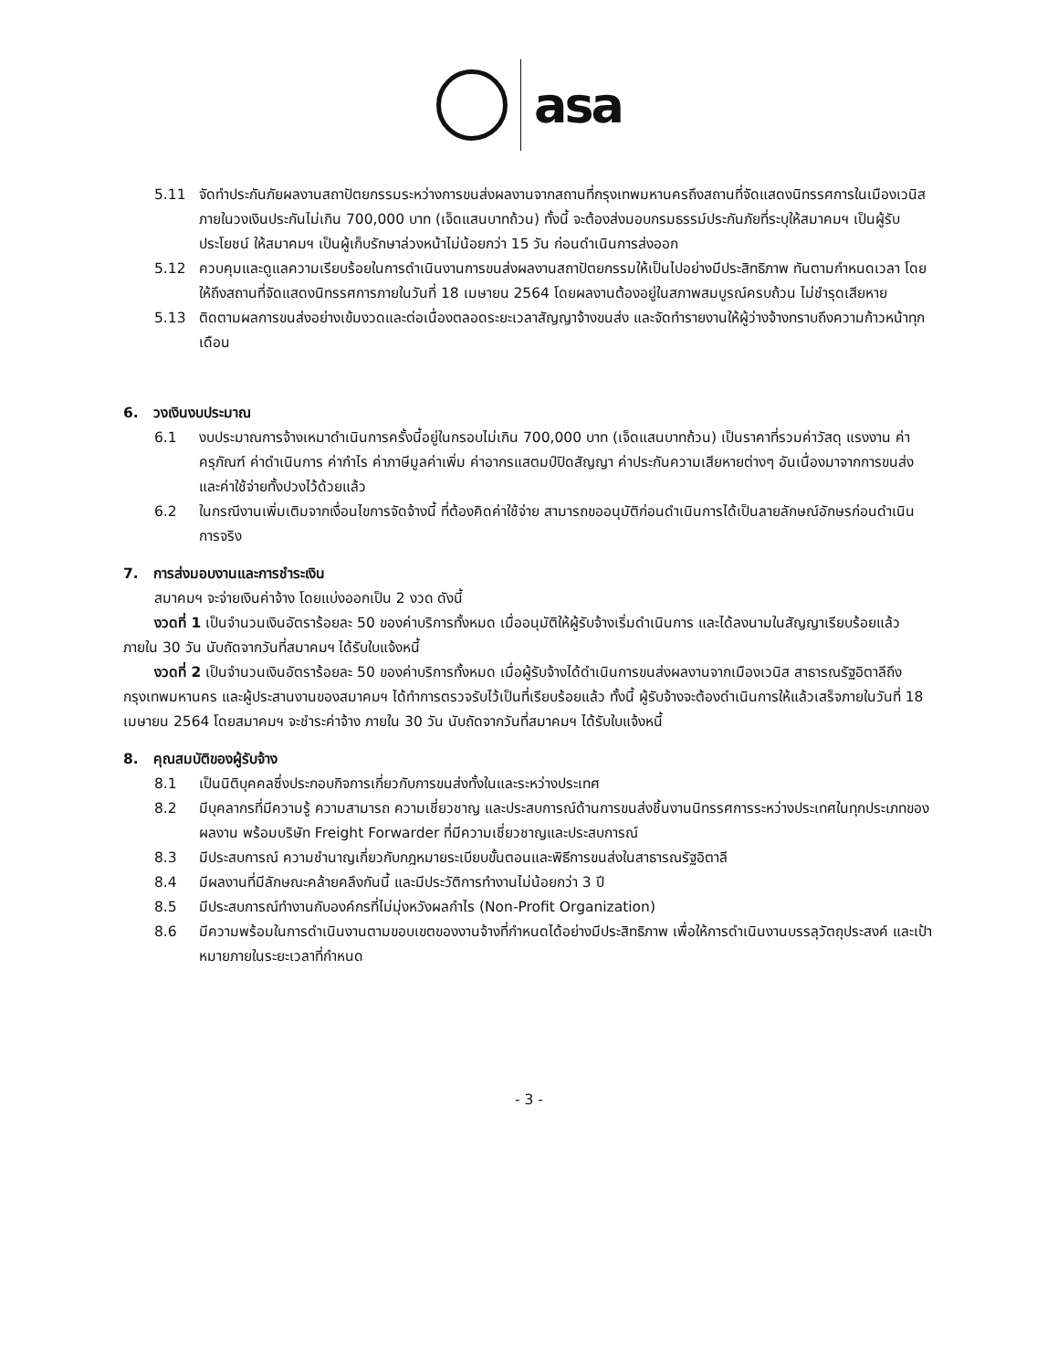asa
5.11 จัดทำประกันภัยผลงานสถาปัตยกรรมระหว่างการขนส่งผลงานจากสถานที่กรุงเทพมหานครถึงสถานที่จัดแสดงนิทรรศการในเมืองเวนิส ภายในวงเงินประกันไม่เกิน 700,000 บาท (เจ็ดแสนบาทถ้วน) ทั้งนี้ จะต้องส่งมอบกรมธรรม์ประกันภัยที่ระบุให้สมาคมฯ เป็นผู้รับประโยชน์ ให้สมาคมฯ เป็นผู้เก็บรักษาล่วงหน้าไม่น้อยกว่า 15 วัน ก่อนดำเนินการส่งออก
5.12 ควบคุมและดูแลความเรียบร้อยในการดำเนินงานการขนส่งผลงานสถาปัตยกรรมให้เป็นไปอย่างมีประสิทธิภาพ ทันตามกำหนดเวลา โดยให้ถึงสถานที่จัดแสดงนิทรรศการภายในวันที่ 18 เมษายน 2564 โดยผลงานต้องอยู่ในสภาพสมบูรณ์ครบถ้วน ไม่ชำรุดเสียหาย
5.13 ติดตามผลการขนส่งอย่างเข้มงวดและต่อเนื่องตลอดระยะเวลาสัญญาจ้างขนส่ง และจัดทำรายงานให้ผู้ว่างจ้างทราบถึงความก้าวหน้าทุกเดือน
6. วงเงินงบประมาณ
6.1 งบประมาณการจ้างเหมาดำเนินการครั้งนี้อยู่ในกรอบไม่เกิน 700,000 บาท (เจ็ดแสนบาทถ้วน) เป็นราคาที่รวมค่าวัสดุ แรงงาน ค่าครุภัณฑ์ ค่าดำเนินการ ค่ากำไร ค่าภาษีมูลค่าเพิ่ม ค่าอากรแสตมป์ปิดสัญญา ค่าประกันความเสียหายต่างๆ อันเนื่องมาจากการขนส่ง และค่าใช้จ่ายทั้งปวงไว้ด้วยแล้ว
6.2 ในกรณีงานเพิ่มเติมจากเงื่อนไขการจัดจ้างนี้ ที่ต้องคิดค่าใช้จ่าย สามารถขออนุมัติก่อนดำเนินการได้เป็นลายลักษณ์อักษรก่อนดำเนินการจริง
7. การส่งมอบงานและการชำระเงิน
สมาคมฯ จะจ่ายเงินค่าจ้าง โดยแบ่งออกเป็น 2 งวด ดังนี้
งวดที่ 1 เป็นจำนวนเงินอัตราร้อยละ 50 ของค่าบริการทั้งหมด เมื่ออนุมัติให้ผู้รับจ้างเริ่มดำเนินการ และได้ลงนามในสัญญาเรียบร้อยแล้ว ภายใน 30 วัน นับถัดจากวันที่สมาคมฯ ได้รับใบแจ้งหนี้
งวดที่ 2 เป็นจำนวนเงินอัตราร้อยละ 50 ของค่าบริการทั้งหมด เมื่อผู้รับจ้างได้ดำเนินการขนส่งผลงานจากเมืองเวนิส สาธารณรัฐอิตาลีถึงกรุงเทพมหานคร และผู้ประสานงานของสมาคมฯ ได้ทำการตรวจรับไว้เป็นที่เรียบร้อยแล้ว ทั้งนี้ ผู้รับจ้างจะต้องดำเนินการให้แล้วเสร็จภายในวันที่ 18 เมษายน 2564 โดยสมาคมฯ จะชำระค่าจ้าง ภายใน 30 วัน นับถัดจากวันที่สมาคมฯ ได้รับใบแจ้งหนี้
8. คุณสมบัติของผู้รับจ้าง
8.1 เป็นนิติบุคคลซึ่งประกอบกิจการเกี่ยวกับการขนส่งทั้งในและระหว่างประเทศ
8.2 มีบุคลากรที่มีความรู้ ความสามารถ ความเชี่ยวชาญ และประสบการณ์ด้านการขนส่งชิ้นงานนิทรรศการระหว่างประเทศในทุกประเภทของผลงาน พร้อมบริษัท Freight Forwarder ที่มีความเชี่ยวชาญและประสบการณ์
8.3 มีประสบการณ์ ความชำนาญเกี่ยวกับกฎหมายระเบียบขั้นตอนและพิธีการขนส่งในสาธารณรัฐอิตาลี
8.4 มีผลงานที่มีลักษณะคล้ายคลึงกันนี้ และมีประวัติการทำงานไม่น้อยกว่า 3 ปี
8.5 มีประสบการณ์ทำงานกับองค์กรที่ไม่มุ่งหวังผลกำไร (Non-Profit Organization)
8.6 มีความพร้อมในการดำเนินงานตามขอบเขตของงานจ้างที่กำหนดได้อย่างมีประสิทธิภาพ เพื่อให้การดำเนินงานบรรลุวัตถุประสงค์ และเป้าหมายภายในระยะเวลาที่กำหนด
- 3 -